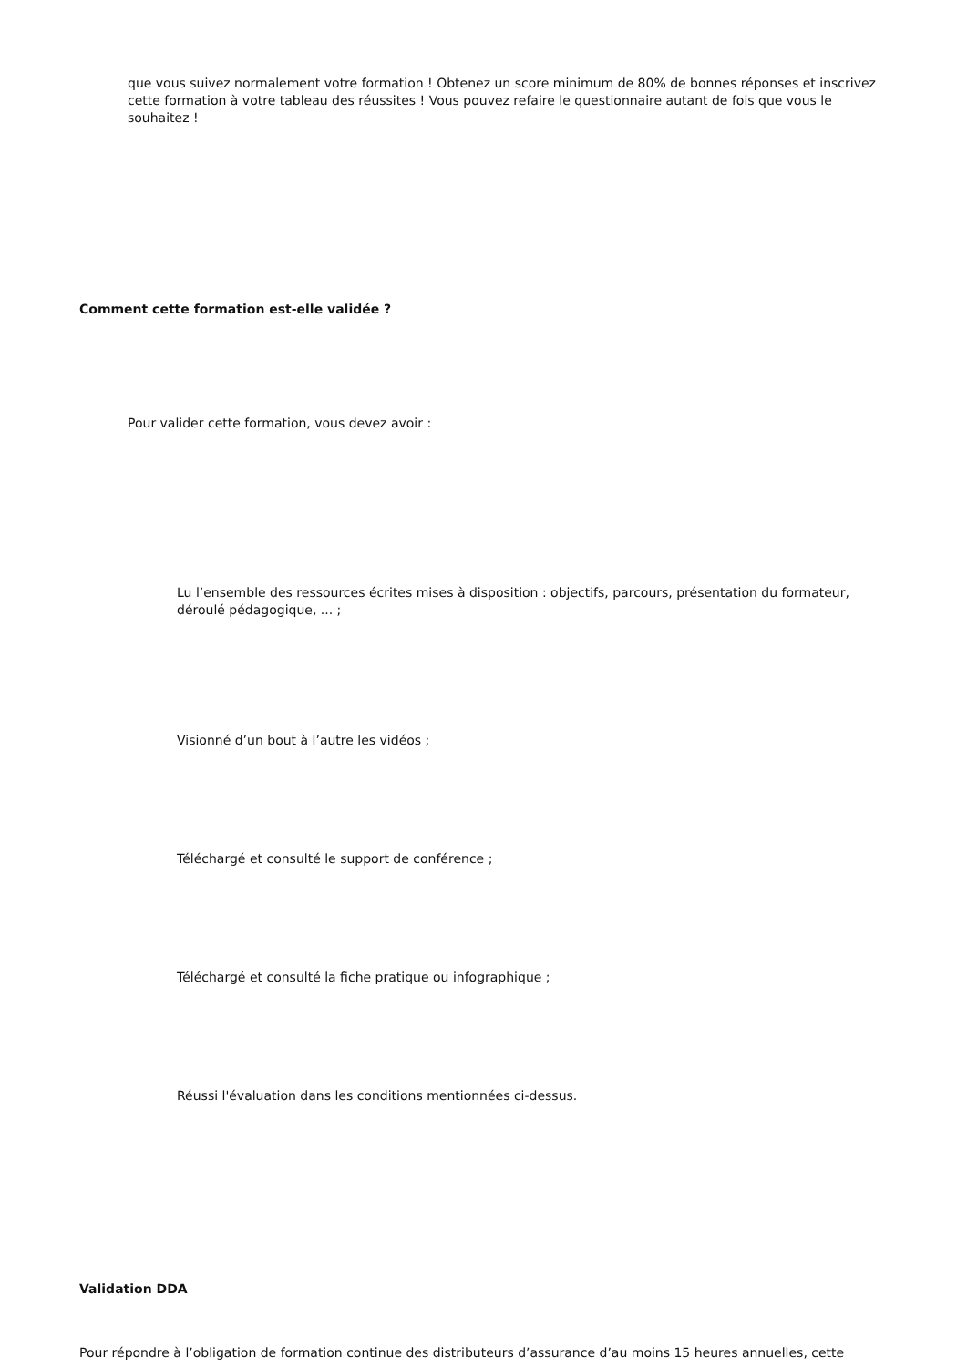que vous suivez normalement votre formation ! Obtenez un score minimum de 80% de bonnes réponses et inscrivez cette formation à votre tableau des réussites ! Vous pouvez refaire le questionnaire autant de fois que vous le souhaitez !
Comment cette formation est-elle validée ?
Pour valider cette formation, vous devez avoir :
Lu l’ensemble des ressources écrites mises à disposition : objectifs, parcours, présentation du formateur, déroulé pédagogique, ... ;
Visionné d’un bout à l’autre les vidéos ;
Téléchargé et consulté le support de conférence ;
Téléchargé et consulté la fiche pratique ou infographique ;
Réussi l'évaluation dans les conditions mentionnées ci-dessus.
Validation DDA
Pour répondre à l’obligation de formation continue des distributeurs d’assurance d’au moins 15 heures annuelles, cette